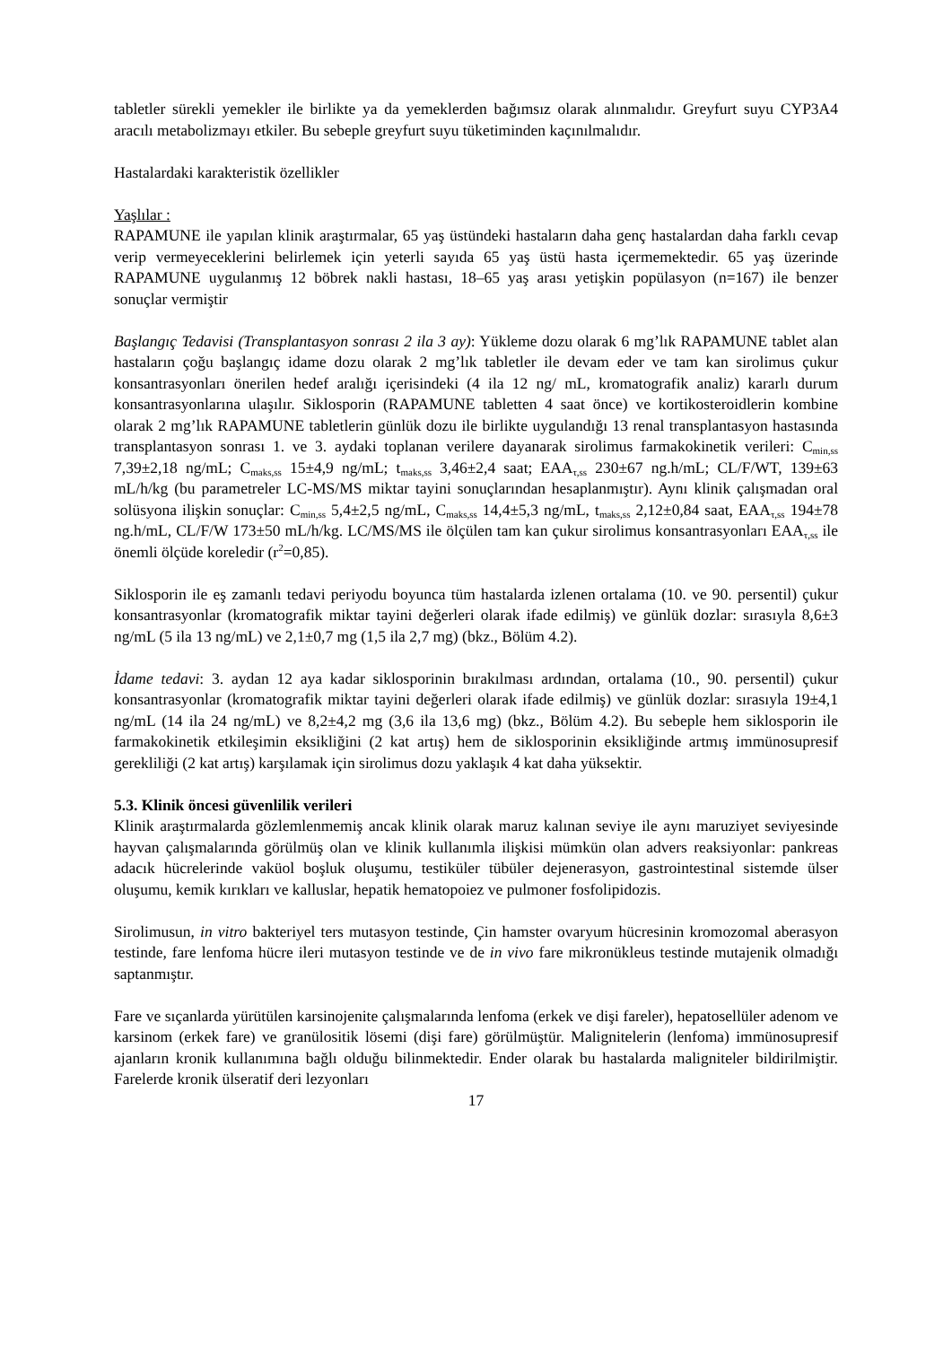tabletler sürekli yemekler ile birlikte ya da yemeklerden bağımsız olarak alınmalıdır. Greyfurt suyu CYP3A4 aracılı metabolizmayı etkiler. Bu sebeple greyfurt suyu tüketiminden kaçınılmalıdır.
Hastalardaki karakteristik özellikler
Yaşlılar :
RAPAMUNE ile yapılan klinik araştırmalar, 65 yaş üstündeki hastaların daha genç hastalardan daha farklı cevap verip vermeyeceklerini belirlemek için yeterli sayıda 65 yaş üstü hasta içermemektedir. 65 yaş üzerinde RAPAMUNE uygulanmış 12 böbrek nakli hastası, 18–65 yaş arası yetişkin popülasyon (n=167) ile benzer sonuçlar vermiştir
Başlangıç Tedavisi (Transplantasyon sonrası 2 ila 3 ay): Yükleme dozu olarak 6 mg’lık RAPAMUNE tablet alan hastaların çoğu başlangıç idame dozu olarak 2 mg’lık tabletler ile devam eder ve tam kan sirolimus çukur konsantrasyonları önerilen hedef aralığı içerisindeki (4 ila 12 ng/ mL, kromatografik analiz) kararlı durum konsantrasyonlarına ulaşılır. Siklosporin (RAPAMUNE tabletten 4 saat önce) ve kortikosteroidlerin kombine olarak 2 mg’lık RAPAMUNE tabletlerin günlük dozu ile birlikte uygulandığı 13 renal transplantasyon hastasında transplantasyon sonrası 1. ve 3. aydaki toplanan verilere dayanarak sirolimus farmakokinetik verileri: C<sub>min,ss</sub> 7,39±2,18 ng/mL; C<sub>maks,ss</sub> 15±4,9 ng/mL; t<sub>maks,ss</sub> 3,46±2,4 saat; EAA<sub>τ,ss</sub> 230±67 ng.h/mL; CL/F/WT, 139±63 mL/h/kg (bu parametreler LC-MS/MS miktar tayini sonuçlarından hesaplanmıştır). Aynı klinik çalışmadan oral solüsyona ilişkin sonuçlar: C<sub>min,ss</sub> 5,4±2,5 ng/mL, C<sub>maks,ss</sub> 14,4±5,3 ng/mL, t<sub>maks,ss</sub> 2,12±0,84 saat, EAA<sub>τ,ss</sub> 194±78 ng.h/mL, CL/F/W 173±50 mL/h/kg. LC/MS/MS ile ölçülen tam kan çukur sirolimus konsantrasyonları EAA<sub>τ,ss</sub> ile önemli ölçüde koreledir (r<sup>2</sup>=0,85).
Siklosporin ile eş zamanlı tedavi periyodu boyunca tüm hastalarda izlenen ortalama (10. ve 90. persentil) çukur konsantrasyonlar (kromatografik miktar tayini değerleri olarak ifade edilmiş) ve günlük dozlar: sırasıyla 8,6±3 ng/mL (5 ila 13 ng/mL) ve 2,1±0,7 mg (1,5 ila 2,7 mg) (bkz., Bölüm 4.2).
İdame tedavi: 3. aydan 12 aya kadar siklosporinin bırakılması ardından, ortalama (10., 90. persentil) çukur konsantrasyonlar (kromatografik miktar tayini değerleri olarak ifade edilmiş) ve günlük dozlar: sırasıyla 19±4,1 ng/mL (14 ila 24 ng/mL) ve 8,2±4,2 mg (3,6 ila 13,6 mg) (bkz., Bölüm 4.2). Bu sebeple hem siklosporin ile farmakokinetik etkileşimin eksikliğini (2 kat artış) hem de siklosporinin eksikliğinde artmış immünosupresif gerekliliği (2 kat artış) karşılamak için sirolimus dozu yaklaşık 4 kat daha yüksektir.
5.3. Klinik öncesi güvenlilik verileri
Klinik araştırmalarda gözlemlenmemiş ancak klinik olarak maruz kalınan seviye ile aynı maruziyet seviyesinde hayvan çalışmalarında görülmüş olan ve klinik kullanımla ilişkisi mümkün olan advers reaksiyonlar: pankreas adacık hücrelerinde vaküol boşluk oluşumu, testiküler tübüler dejenerasyon, gastrointestinal sistemde ülser oluşumu, kemik kırıkları ve kalluslar, hepatik hematopoiez ve pulmoner fosfolipidozis.
Sirolimusun, in vitro bakteriyel ters mutasyon testinde, Çin hamster ovaryum hücresinin kromozomal aberasyon testinde, fare lenfoma hücre ileri mutasyon testinde ve de in vivo fare mikronükleus testinde mutajenik olmadığı saptanmıştır.
Fare ve sıçanlarda yürütülen karsinojenite çalışmalarında lenfoma (erkek ve dişi fareler), hepatosellüler adenom ve karsinom (erkek fare) ve granülositik lösemi (dişi fare) görülmüştür. Malignitelerin (lenfoma) immünosupresif ajanların kronik kullanımına bağlı olduğu bilinmektedir. Ender olarak bu hastalarda maligniteler bildirilmiştir. Farelerde kronik ülseratif deri lezyonları
17